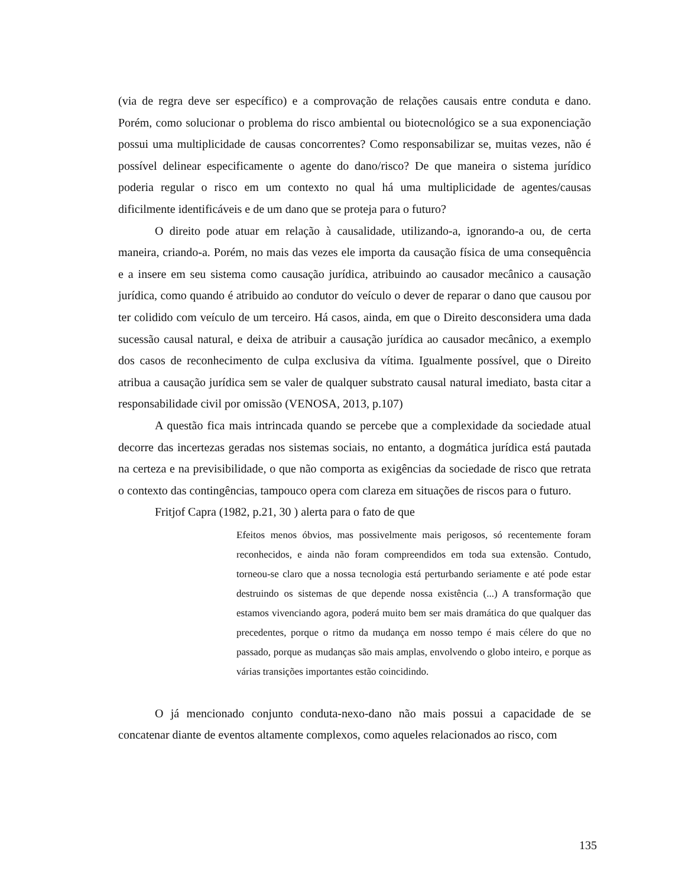(via de regra deve ser específico) e a comprovação de relações causais entre conduta e dano. Porém, como solucionar o problema do risco ambiental ou biotecnológico se a sua exponenciação possui uma multiplicidade de causas concorrentes? Como responsabilizar se, muitas vezes, não é possível delinear especificamente o agente do dano/risco? De que maneira o sistema jurídico poderia regular o risco em um contexto no qual há uma multiplicidade de agentes/causas dificilmente identificáveis e de um dano que se proteja para o futuro?
O direito pode atuar em relação à causalidade, utilizando-a, ignorando-a ou, de certa maneira, criando-a. Porém, no mais das vezes ele importa da causação física de uma consequência e a insere em seu sistema como causação jurídica, atribuindo ao causador mecânico a causação jurídica, como quando é atribuido ao condutor do veículo o dever de reparar o dano que causou por ter colidido com veículo de um terceiro. Há casos, ainda, em que o Direito desconsidera uma dada sucessão causal natural, e deixa de atribuir a causação jurídica ao causador mecânico, a exemplo dos casos de reconhecimento de culpa exclusiva da vítima. Igualmente possível, que o Direito atribua a causação jurídica sem se valer de qualquer substrato causal natural imediato, basta citar a responsabilidade civil por omissão (VENOSA, 2013, p.107)
A questão fica mais intrincada quando se percebe que a complexidade da sociedade atual decorre das incertezas geradas nos sistemas sociais, no entanto, a dogmática jurídica está pautada na certeza e na previsibilidade, o que não comporta as exigências da sociedade de risco que retrata o contexto das contingências, tampouco opera com clareza em situações de riscos para o futuro.
Fritjof Capra (1982, p.21, 30 ) alerta para o fato de que
Efeitos menos óbvios, mas possivelmente mais perigosos, só recentemente foram reconhecidos, e ainda não foram compreendidos em toda sua extensão. Contudo, torneou-se claro que a nossa tecnologia está perturbando seriamente e até pode estar destruindo os sistemas de que depende nossa existência (...) A transformação que estamos vivenciando agora, poderá muito bem ser mais dramática do que qualquer das precedentes, porque o ritmo da mudança em nosso tempo é mais célere do que no passado, porque as mudanças são mais amplas, envolvendo o globo inteiro, e porque as várias transições importantes estão coincidindo.
O já mencionado conjunto conduta-nexo-dano não mais possui a capacidade de se concatenar diante de eventos altamente complexos, como aqueles relacionados ao risco, com
135